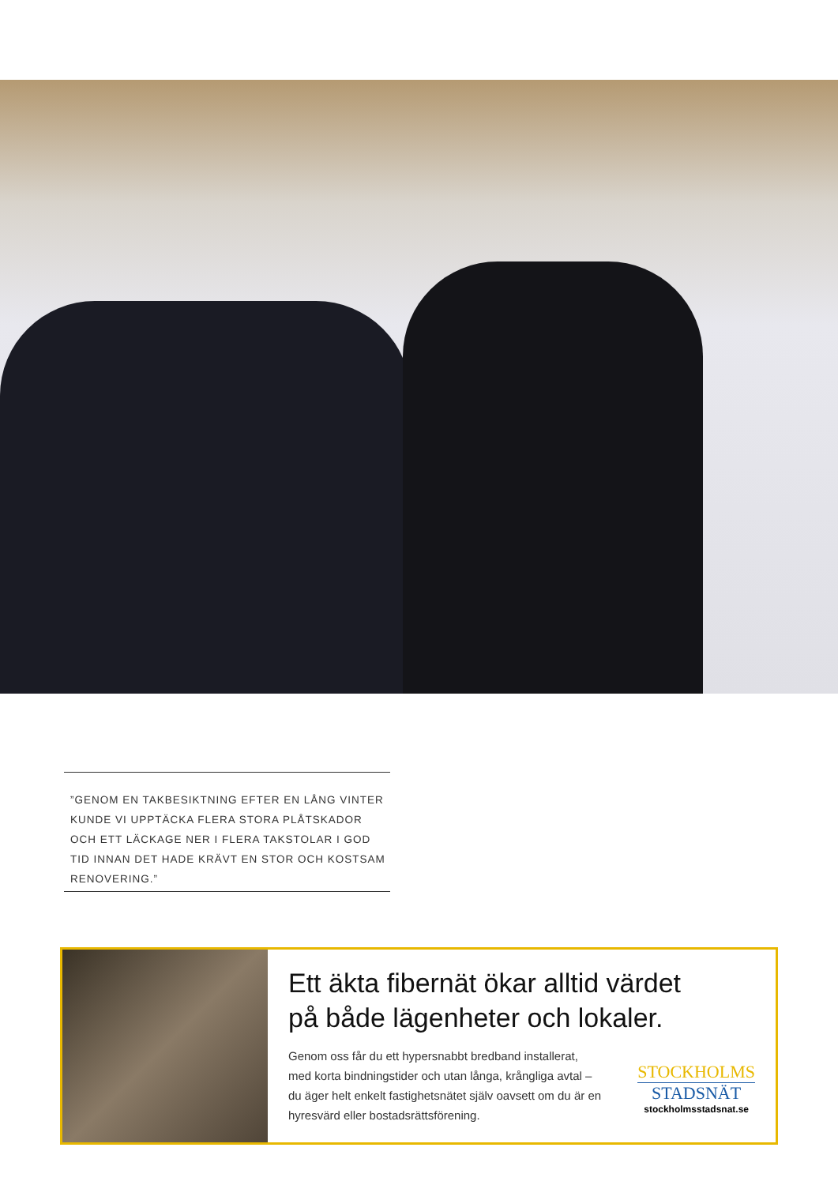”GENOM EN TAKBESIKTNING EFTER EN LÅNG VINTER KUNDE VI UPPTÄCKA FLERA STORA PLÅTSKADOR OCH ETT LÄCKAGE NER I FLERA TAKSTOLAR I GOD TID INNAN DET HADE KRÄVT EN STOR OCH KOSTSAM RENOVERING.”
Ett äkta fibernät ökar alltid värdet
på både lägenheter och lokaler.
Genom oss får du ett hypersnabbt bredband installerat, med korta bindningstider och utan långa, krångliga avtal – du äger helt enkelt fastighetsnätet själv oavsett om du är en hyresvärd eller bostadsrättsförening.
STOCKHOLMS
STADSNÄT
stockholmsstadsnat.se